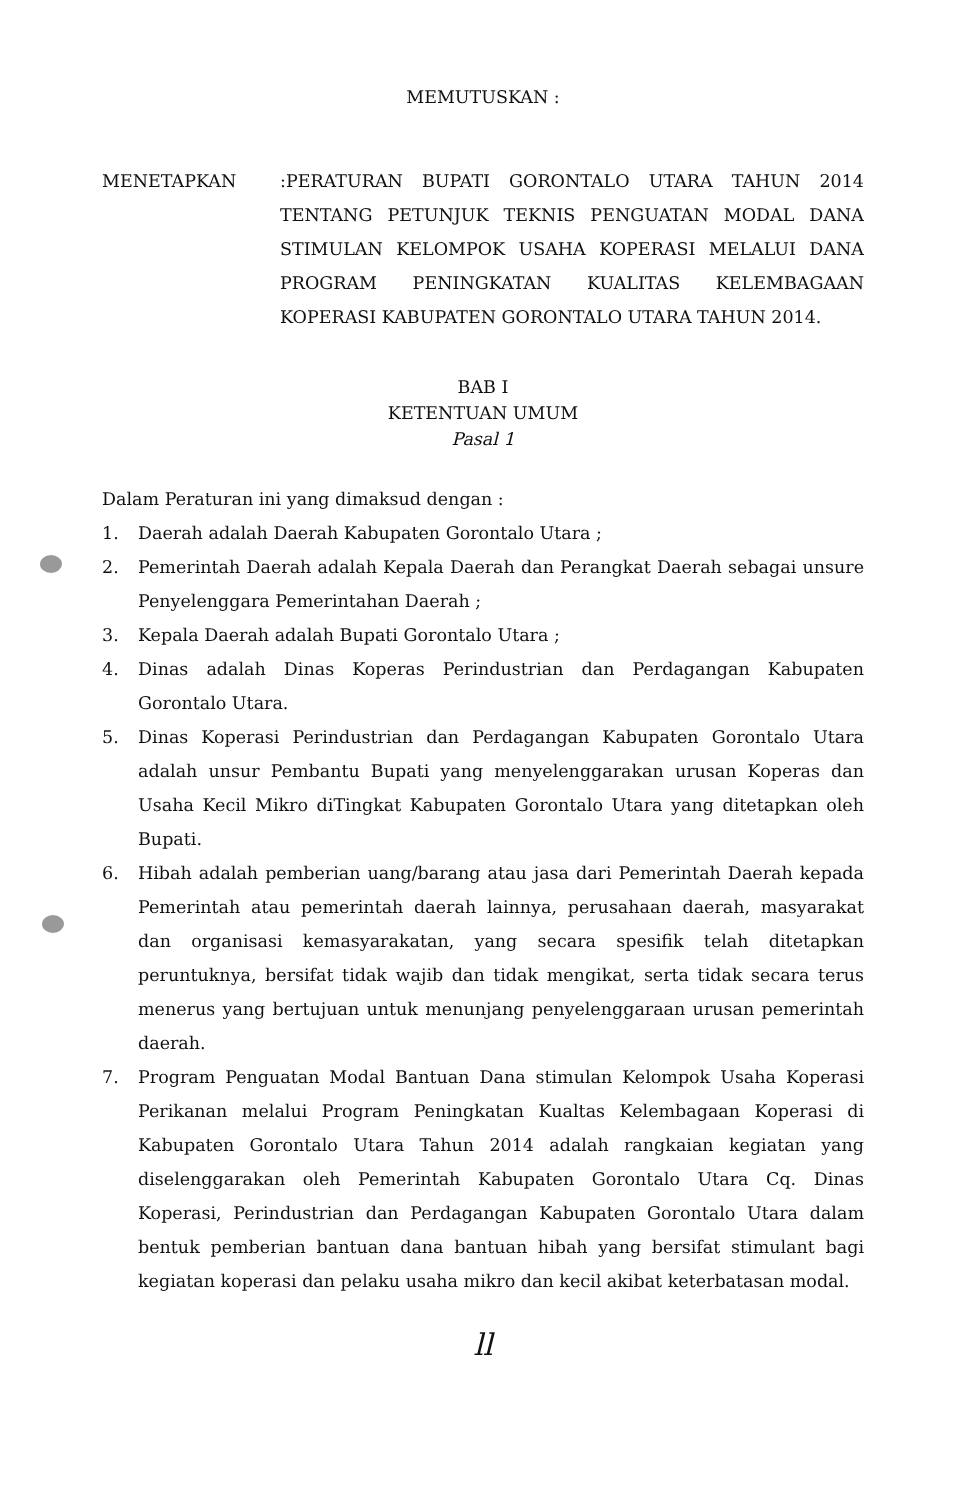MEMUTUSKAN :
MENETAPKAN :PERATURAN BUPATI GORONTALO UTARA TAHUN 2014 TENTANG PETUNJUK TEKNIS PENGUATAN MODAL DANA STIMULAN KELOMPOK USAHA KOPERASI MELALUI DANA PROGRAM PENINGKATAN KUALITAS KELEMBAGAAN KOPERASI KABUPATEN GORONTALO UTARA TAHUN 2014.
BAB I
KETENTUAN UMUM
Pasal 1
Dalam Peraturan ini yang dimaksud dengan :
1. Daerah adalah Daerah Kabupaten Gorontalo Utara ;
2. Pemerintah Daerah adalah Kepala Daerah dan Perangkat Daerah sebagai unsure Penyelenggara Pemerintahan Daerah ;
3. Kepala Daerah adalah Bupati Gorontalo Utara ;
4. Dinas adalah Dinas Koperas Perindustrian dan Perdagangan Kabupaten Gorontalo Utara.
5. Dinas Koperasi Perindustrian dan Perdagangan Kabupaten Gorontalo Utara adalah unsur Pembantu Bupati yang menyelenggarakan urusan Koperas dan Usaha Kecil Mikro diTingkat Kabupaten Gorontalo Utara yang ditetapkan oleh Bupati.
6. Hibah adalah pemberian uang/barang atau jasa dari Pemerintah Daerah kepada Pemerintah atau pemerintah daerah lainnya, perusahaan daerah, masyarakat dan organisasi kemasyarakatan, yang secara spesifik telah ditetapkan peruntuknya, bersifat tidak wajib dan tidak mengikat, serta tidak secara terus menerus yang bertujuan untuk menunjang penyelenggaraan urusan pemerintah daerah.
7. Program Penguatan Modal Bantuan Dana stimulan Kelompok Usaha Koperasi Perikanan melalui Program Peningkatan Kualtas Kelembagaan Koperasi di Kabupaten Gorontalo Utara Tahun 2014 adalah rangkaian kegiatan yang diselenggarakan oleh Pemerintah Kabupaten Gorontalo Utara Cq. Dinas Koperasi, Perindustrian dan Perdagangan Kabupaten Gorontalo Utara dalam bentuk pemberian bantuan dana bantuan hibah yang bersifat stimulant bagi kegiatan koperasi dan pelaku usaha mikro dan kecil akibat keterbatasan modal.
ll